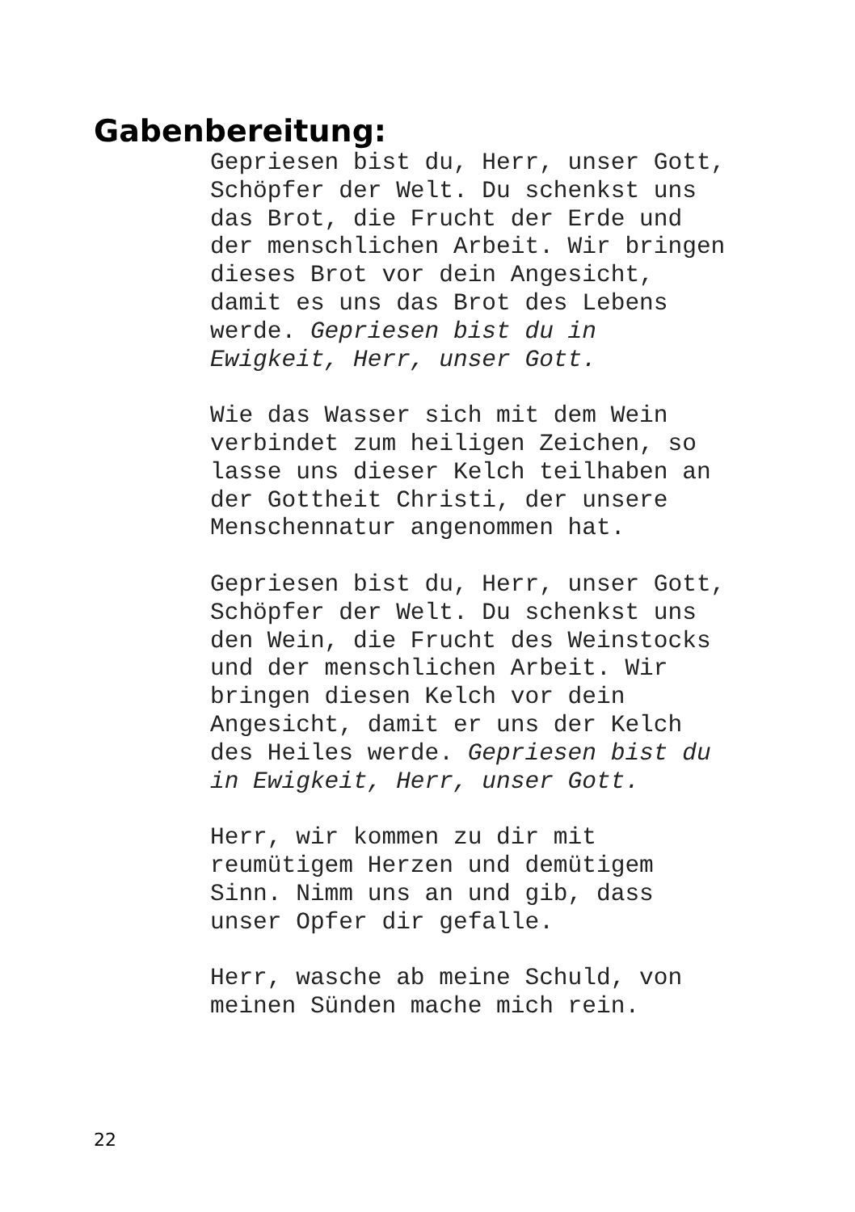Gabenbereitung:
Gepriesen bist du, Herr, unser Gott,
Schöpfer der Welt. Du schenkst uns
das Brot, die Frucht der Erde und
der menschlichen Arbeit. Wir bringen
dieses Brot vor dein Angesicht,
damit es uns das Brot des Lebens
werde. Gepriesen bist du in
Ewigkeit, Herr, unser Gott.
Wie das Wasser sich mit dem Wein
verbindet zum heiligen Zeichen, so
lasse uns dieser Kelch teilhaben an
der Gottheit Christi, der unsere
Menschennatur angenommen hat.
Gepriesen bist du, Herr, unser Gott,
Schöpfer der Welt. Du schenkst uns
den Wein, die Frucht des Weinstocks
und der menschlichen Arbeit. Wir
bringen diesen Kelch vor dein
Angesicht, damit er uns der Kelch
des Heiles werde. Gepriesen bist du
in Ewigkeit, Herr, unser Gott.
Herr, wir kommen zu dir mit
reumütigem Herzen und demütigem
Sinn. Nimm uns an und gib, dass
unser Opfer dir gefalle.
Herr, wasche ab meine Schuld, von
meinen Sünden mache mich rein.
22